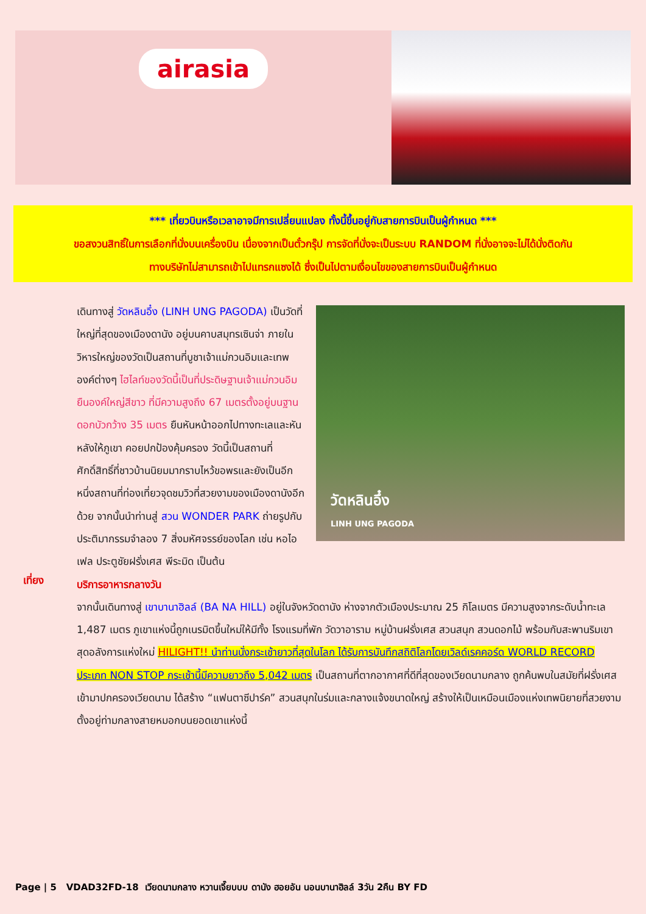airasia
*** เที่ยวบินหรือเวลาอาจมีการเปลี่ยนแปลง ทั้งนี้ขึ้นอยู่กับสายการบินเป็นผู้กำหนด ***
ขอสงวนสิทธิ์ในการเลือกที่นั่งบนเครื่องบิน เนื่องจากเป็นตั๋วกรุ๊ป การจัดที่นั่งจะเป็นระบบ RANDOM ที่นั่งอาจจะไม่ได้นั่งติดกัน
ทางบริษัทไม่สามารถเข้าไปแทรกแซงได้ ซึ่งเป็นไปตามเงื่อนไขของสายการบินเป็นผู้กำหนด
วัดหลินอึ๋ง
LINH UNG PAGODA
เดินทางสู่ วัดหลินอึ๋ง (LINH UNG PAGODA) เป็นวัดที่ใหญ่ที่สุดของเมืองดานัง อยู่บนคาบสมุทรเซินจ่า ภายในวิหารใหญ่ของวัดเป็นสถานที่บูชาเจ้าแม่กวนอิมและเทพองค์ต่างๆ ไฮไลท์ของวัดนี้เป็นที่ประดิษฐานเจ้าแม่กวนอิมยืนองค์ใหญ่สีขาว ที่มีความสูงถึง 67 เมตรตั้งอยู่บนฐานดอกบัวกว้าง 35 เมตร ยืนหันหน้าออกไปทางทะเลและหันหลังให้ภูเขา คอยปกป้องคุ้มครอง วัดนี้เป็นสถานที่ศักดิ์สิทธิ์ที่ชาวบ้านนิยมมากราบไหว้ขอพรและยังเป็นอีกหนึ่งสถานที่ท่องเที่ยวจุดชมวิวที่สวยงามของเมืองดานังอีกด้วย จากนั้นนำท่านสู่ สวน WONDER PARK ถ่ายรูปกับประติมากรรมจำลอง 7 สิ่งมหัศจรรย์ของโลก เช่น หอไอเฟล ประตูชัยฝรั่งเศส พีระมิด เป็นต้น
บริการอาหารกลางวัน
จากนั้นเดินทางสู่ เขาบานาฮิลล์ (BA NA HILL) อยู่ในจังหวัดดานัง ห่างจากตัวเมืองประมาณ 25 กิโลเมตร มีความสูงจากระดับน้ำทะเล 1,487 เมตร ภูเขาแห่งนี้ถูกเนรมิตขึ้นใหม่ให้มีทั้ง โรงแรมที่พัก วัดวาอาราม หมู่บ้านฝรั่งเศส สวนสนุก สวนดอกไม้ พร้อมกับสะพานริมเขาสุดอลังการแห่งใหม่ HILIGHT!! นำท่านนั่งกระเช้ายาวที่สุดในโลก ได้รับการบันทึกสถิติโลกโดยเวิลด์เรคคอร์ด WORLD RECORD ประเภท NON STOP กระเช้านี้มีความยาวถึง 5,042 เมตร เป็นสถานที่ตากอากาศที่ดีที่สุดของเวียดนามกลาง ถูกค้นพบในสมัยที่ฝรั่งเศสเข้ามาปกครองเวียดนาม ได้สร้าง “แฟนตาซีปาร์ค” สวนสนุกในร่มและกลางแจ้งขนาดใหญ่ สร้างให้เป็นเหมือนเมืองแห่งเทพนิยายที่สวยงาม ตั้งอยู่ท่ามกลางสายหมอกบนยอดเขาแห่งนี้
เที่ยง
Page | 5 VDAD32FD-18 เวียดนามกลาง หวานเจี๊ยบบบ ดานัง ฮอยอัน นอนบานาฮิลล์ 3วัน 2คืน BY FD